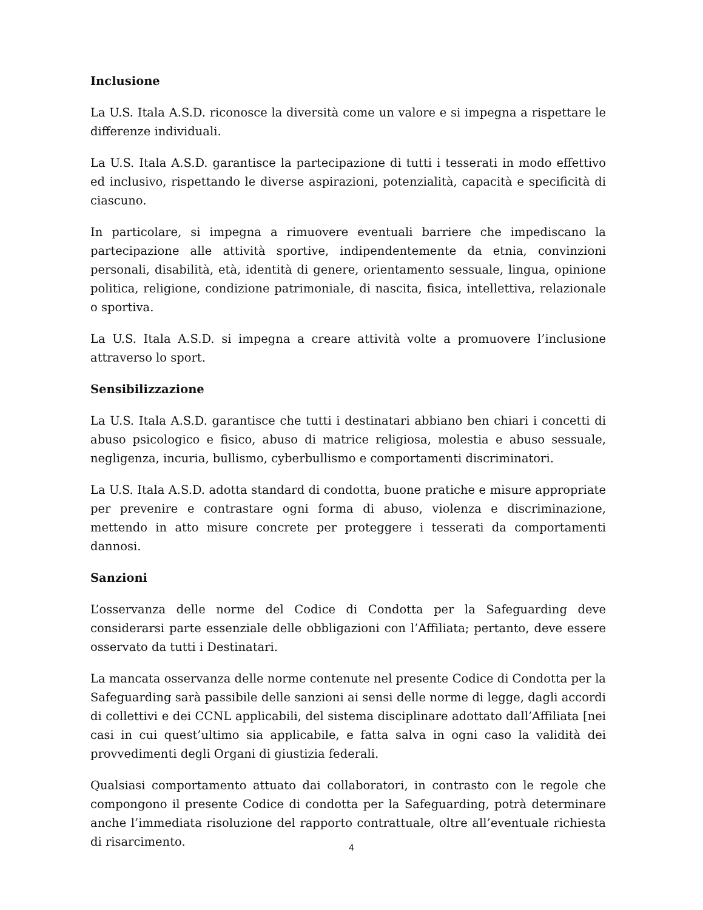Inclusione
La U.S. Itala A.S.D. riconosce la diversità come un valore e si impegna a rispettare le differenze individuali.
La U.S. Itala A.S.D. garantisce la partecipazione di tutti i tesserati in modo effettivo ed inclusivo, rispettando le diverse aspirazioni, potenzialità, capacità e specificità di ciascuno.
In particolare, si impegna a rimuovere eventuali barriere che impediscano la partecipazione alle attività sportive, indipendentemente da etnia, convinzioni personali, disabilità, età, identità di genere, orientamento sessuale, lingua, opinione politica, religione, condizione patrimoniale, di nascita, fisica, intellettiva, relazionale o sportiva.
La U.S. Itala A.S.D. si impegna a creare attività volte a promuovere l’inclusione attraverso lo sport.
Sensibilizzazione
La U.S. Itala A.S.D. garantisce che tutti i destinatari abbiano ben chiari i concetti di abuso psicologico e fisico, abuso di matrice religiosa, molestia e abuso sessuale, negligenza, incuria, bullismo, cyberbullismo e comportamenti discriminatori.
La U.S. Itala A.S.D. adotta standard di condotta, buone pratiche e misure appropriate per prevenire e contrastare ogni forma di abuso, violenza e discriminazione, mettendo in atto misure concrete per proteggere i tesserati da comportamenti dannosi.
Sanzioni
L’osservanza delle norme del Codice di Condotta per la Safeguarding deve considerarsi parte essenziale delle obbligazioni con l’Affiliata; pertanto, deve essere osservato da tutti i Destinatari.
La mancata osservanza delle norme contenute nel presente Codice di Condotta per la Safeguarding sarà passibile delle sanzioni ai sensi delle norme di legge, dagli accordi di collettivi e dei CCNL applicabili, del sistema disciplinare adottato dall’Affiliata [nei casi in cui quest’ultimo sia applicabile, e fatta salva in ogni caso la validità dei provvedimenti degli Organi di giustizia federali.
Qualsiasi comportamento attuato dai collaboratori, in contrasto con le regole che compongono il presente Codice di condotta per la Safeguarding, potrà determinare anche l’immediata risoluzione del rapporto contrattuale, oltre all’eventuale richiesta di risarcimento.
4